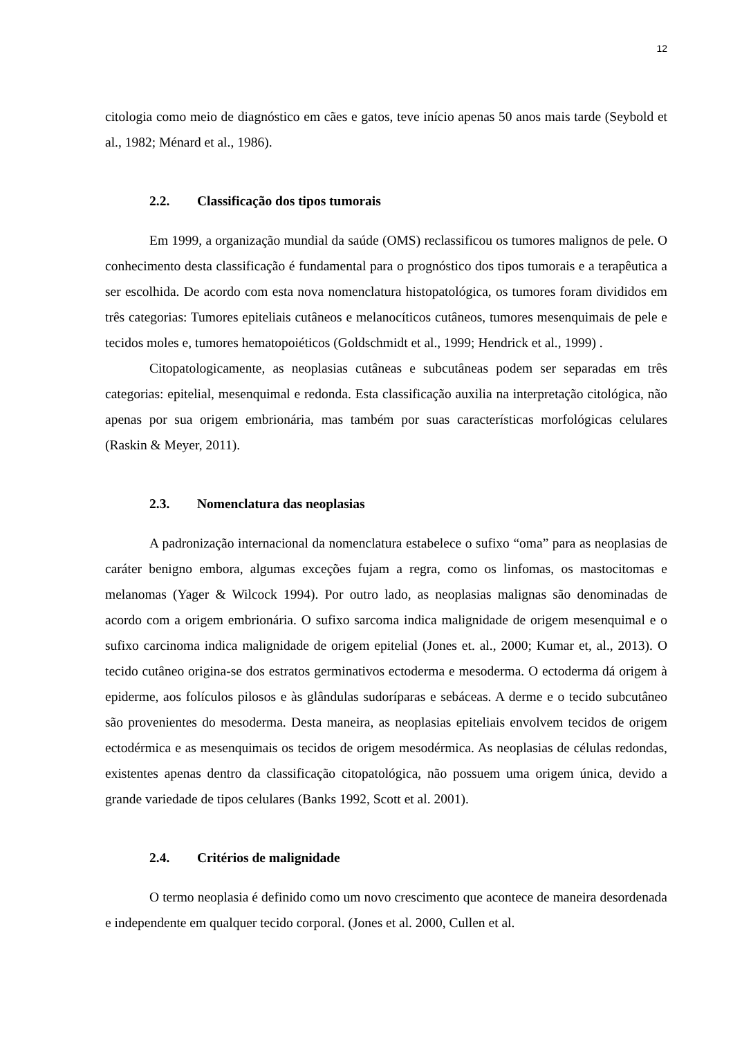12
citologia como meio de diagnóstico em cães e gatos, teve início apenas 50 anos mais tarde (Seybold et al., 1982; Ménard et al., 1986).
2.2. Classificação dos tipos tumorais
Em 1999, a organização mundial da saúde (OMS) reclassificou os tumores malignos de pele. O conhecimento desta classificação é fundamental para o prognóstico dos tipos tumorais e a terapêutica a ser escolhida. De acordo com esta nova nomenclatura histopatológica, os tumores foram divididos em três categorias: Tumores epiteliais cutâneos e melanocíticos cutâneos, tumores mesenquimais de pele e tecidos moles e, tumores hematopoiéticos (Goldschmidt et al., 1999; Hendrick et al., 1999) .
Citopatologicamente, as neoplasias cutâneas e subcutâneas podem ser separadas em três categorias: epitelial, mesenquimal e redonda. Esta classificação auxilia na interpretação citológica, não apenas por sua origem embrionária, mas também por suas características morfológicas celulares (Raskin & Meyer, 2011).
2.3. Nomenclatura das neoplasias
A padronização internacional da nomenclatura estabelece o sufixo “oma” para as neoplasias de caráter benigno embora, algumas exceções fujam a regra, como os linfomas, os mastocitomas e melanomas (Yager & Wilcock 1994). Por outro lado, as neoplasias malignas são denominadas de acordo com a origem embrionária. O sufixo sarcoma indica malignidade de origem mesenquimal e o sufixo carcinoma indica malignidade de origem epitelial (Jones et. al., 2000; Kumar et, al., 2013). O tecido cutâneo origina-se dos estratos germinativos ectoderma e mesoderma. O ectoderma dá origem à epiderme, aos folículos pilosos e às glândulas sudoríparas e sebáceas. A derme e o tecido subcutâneo são provenientes do mesoderma. Desta maneira, as neoplasias epiteliais envolvem tecidos de origem ectodérmica e as mesenquimais os tecidos de origem mesodérmica. As neoplasias de células redondas, existentes apenas dentro da classificação citopatológica, não possuem uma origem única, devido a grande variedade de tipos celulares (Banks 1992, Scott et al. 2001).
2.4. Critérios de malignidade
O termo neoplasia é definido como um novo crescimento que acontece de maneira desordenada e independente em qualquer tecido corporal. (Jones et al. 2000, Cullen et al.